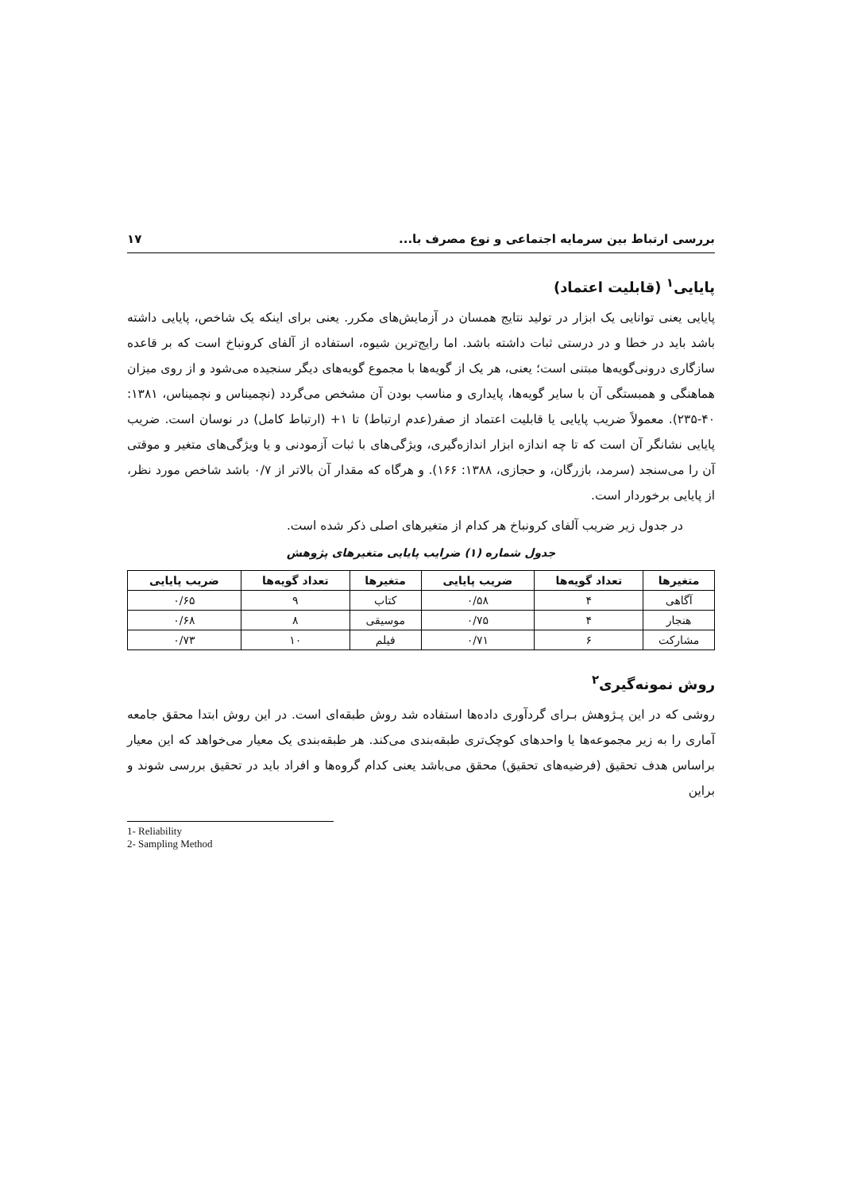بررسی ارتباط بین سرمایه اجتماعی و نوع مصرف با... ۱۷
پایایی<sup>۱</sup> (قابلیت اعتماد)
پایایی یعنی توانایی یک ابزار در تولید نتایج همسان در آزمایش‌های مکرر. یعنی برای اینکه یک شاخص، پایایی داشته باشد باید در خطا و در درستی ثبات داشته باشد. اما رایج‌ترین شیوه، استفاده از آلفای کرونباخ است که بر قاعده سازگاری درونی‌گویه‌ها مبتنی است؛ یعنی، هر یک از گویه‌ها با مجموع گویه‌های دیگر سنجیده می‌شود و از روی میزان هماهنگی و همبستگی آن با سایر گویه‌ها، پایداری و مناسب بودن آن مشخص می‌گردد (نچمیناس و نچمیناس، ۱۳۸۱: ۴۰-۲۳۵). معمولاً ضریب پایایی یا قابلیت اعتماد از صفر(عدم ارتباط) تا ۱+ (ارتباط کامل) در نوسان است. ضریب پایایی نشانگر آن است که تا چه اندازه ابزار اندازه‌گیری، ویژگی‌های با ثبات آزمودنی و یا ویژگی‌های متغیر و موقتی آن را می‌سنجد (سرمد، بازرگان، و حجازی، ۱۳۸۸: ۱۶۶). و هرگاه که مقدار آن بالاتر از ۰/۷ باشد شاخص مورد نظر، از پایایی برخوردار است.
در جدول زیر ضریب آلفای کرونباخ هر کدام از متغیرهای اصلی ذکر شده است.
جدول شماره (۱) ضرایب پایایی متغیرهای پژوهش
| متغیرها | تعداد گویه‌ها | ضریب پایایی | متغیرها | تعداد گویه‌ها | ضریب پایایی |
| --- | --- | --- | --- | --- | --- |
| آگاهی | ۴ | ۰/۵۸ | کتاب | ۹ | ۰/۶۵ |
| هنجار | ۴ | ۰/۷۵ | موسیقی | ۸ | ۰/۶۸ |
| مشارکت | ۶ | ۰/۷۱ | فیلم | ۱۰ | ۰/۷۳ |
روش نمونه‌گیری<sup>۲</sup>
روشی که در این پـژوهش بـرای گردآوری داده‌ها استفاده شد روش طبقه‌ای است. در این روش ابتدا محقق جامعه آماری را به زیر مجموعه‌ها یا واحدهای کوچک‌تری طبقه‌بندی می‌کند. هر طبقه‌بندی یک معیار می‌خواهد که این معیار براساس هدف تحقیق (فرضیه‌های تحقیق) محقق می‌باشد یعنی کدام گروه‌ها و افراد باید در تحقیق بررسی شوند و براین
1- Reliability
2- Sampling Method